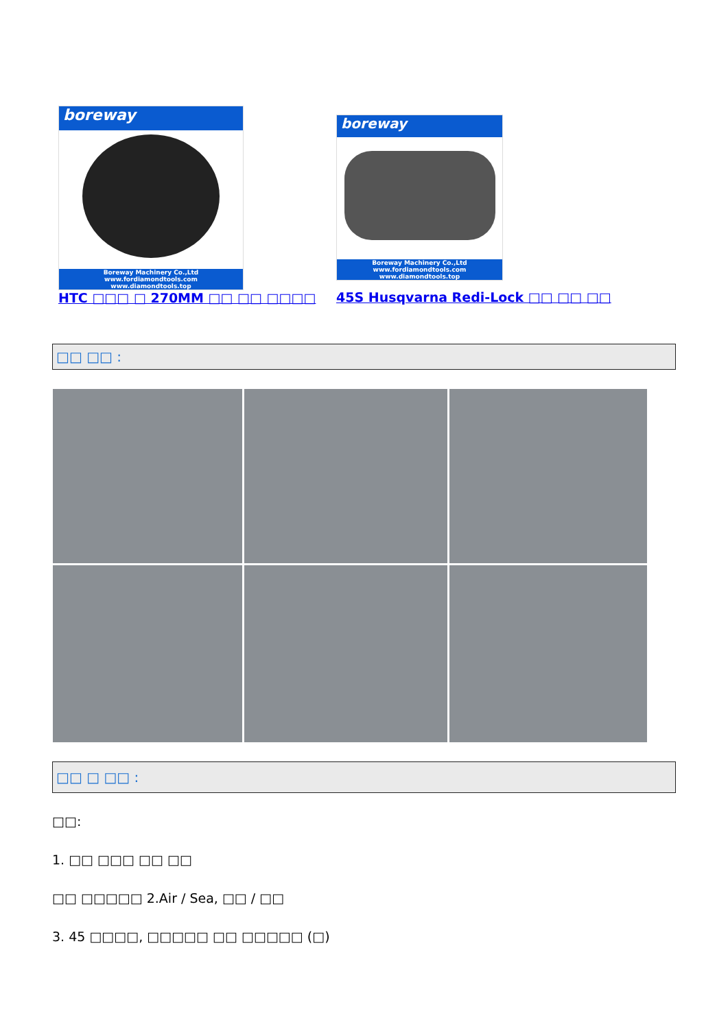boreway
Boreway Machinery Co.,Ltd
www.fordiamondtools.com
www.diamondtools.top
HTC □□□ □ 270MM □□ □□ □□□□
boreway
Boreway Machinery Co.,Ltd
www.fordiamondtools.com
www.diamondtools.top
45S Husqvarna Redi-Lock □□ □□ □□
□□ □□ :
□□ □ □□ :
□□:
1. □□ □□□ □□ □□
□□ □□□□□ 2.Air / Sea, □□ / □□
3. 45 □□□□, □□□□□ □□ □□□□□ (□)